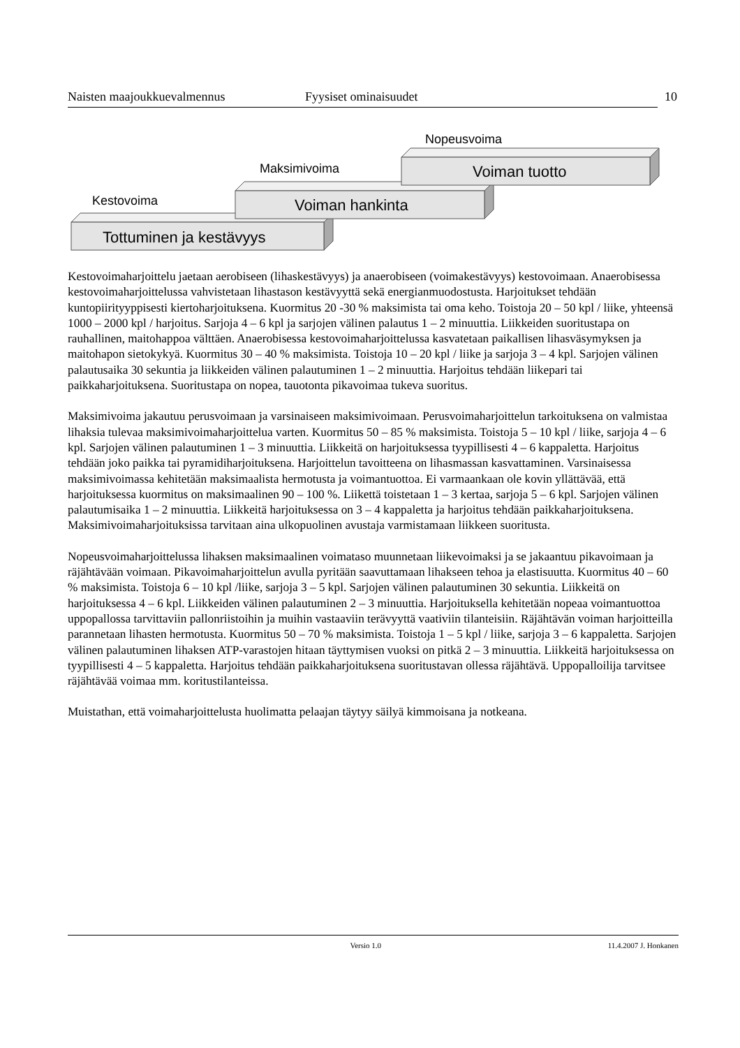Naisten maajoukkuevalmennus Fyysiset ominaisuudet 10
Kestovoima
Maksimivoima
Nopeusvoima
Tottuminen ja kestävyys
Voiman hankinta
Voiman tuotto
Kestovoimaharjoittelu jaetaan aerobiseen (lihaskestävyys) ja anaerobiseen (voimakestävyys) kestovoimaan. Anaerobisessa kestovoimaharjoittelussa vahvistetaan lihastason kestävyyttä sekä energianmuodostusta. Harjoitukset tehdään kuntopiirityyppisesti kiertoharjoituksena. Kuormitus 20 -30 % maksimista tai oma keho. Toistoja 20 – 50 kpl / liike, yhteensä 1000 – 2000 kpl / harjoitus. Sarjoja 4 – 6 kpl ja sarjojen välinen palautus 1 – 2 minuuttia. Liikkeiden suoritustapa on rauhallinen, maitohappoa välttäen. Anaerobisessa kestovoimaharjoittelussa kasvatetaan paikallisen lihasväsymyksen ja maitohapon sietokykyä. Kuormitus 30 – 40 % maksimista. Toistoja 10 – 20 kpl / liike ja sarjoja 3 – 4 kpl. Sarjojen välinen palautusaika 30 sekuntia ja liikkeiden välinen palautuminen 1 – 2 minuuttia. Harjoitus tehdään liikepari tai paikkaharjoituksena. Suoritustapa on nopea, tauotonta pikavoimaa tukeva suoritus.
Maksimivoima jakautuu perusvoimaan ja varsinaiseen maksimivoimaan. Perusvoimaharjoittelun tarkoituksena on valmistaa lihaksia tulevaa maksimivoimaharjoittelua varten. Kuormitus 50 – 85 % maksimista. Toistoja 5 – 10 kpl / liike, sarjoja 4 – 6 kpl. Sarjojen välinen palautuminen 1 – 3 minuuttia. Liikkeitä on harjoituksessa tyypillisesti 4 – 6 kappaletta. Harjoitus tehdään joko paikka tai pyramidiharjoituksena. Harjoittelun tavoitteena on lihasmassan kasvattaminen. Varsinaisessa maksimivoimassa kehitetään maksimaalista hermotusta ja voimantuottoa. Ei varmaankaan ole kovin yllättävää, että harjoituksessa kuormitus on maksimaalinen 90 – 100 %. Liikettä toistetaan 1 – 3 kertaa, sarjoja 5 – 6 kpl. Sarjojen välinen palautumisaika 1 – 2 minuuttia. Liikkeitä harjoituksessa on 3 – 4 kappaletta ja harjoitus tehdään paikkaharjoituksena. Maksimivoimaharjoituksissa tarvitaan aina ulkopuolinen avustaja varmistamaan liikkeen suoritusta.
Nopeusvoimaharjoittelussa lihaksen maksimaalinen voimataso muunnetaan liikevoimaksi ja se jakaantuu pikavoimaan ja räjähtävään voimaan. Pikavoimaharjoittelun avulla pyritään saavuttamaan lihakseen tehoa ja elastisuutta. Kuormitus 40 – 60 % maksimista. Toistoja 6 – 10 kpl /liike, sarjoja 3 – 5 kpl. Sarjojen välinen palautuminen 30 sekuntia. Liikkeitä on harjoituksessa 4 – 6 kpl. Liikkeiden välinen palautuminen 2 – 3 minuuttia. Harjoituksella kehitetään nopeaa voimantuottoa uppopallossa tarvittaviin pallonriistoihin ja muihin vastaaviin terävyyttä vaativiin tilanteisiin. Räjähtävän voiman harjoitteilla parannetaan lihasten hermotusta. Kuormitus 50 – 70 % maksimista. Toistoja 1 – 5 kpl / liike, sarjoja 3 – 6 kappaletta. Sarjojen välinen palautuminen lihaksen ATP-varastojen hitaan täyttymisen vuoksi on pitkä 2 – 3 minuuttia. Liikkeitä harjoituksessa on tyypillisesti 4 – 5 kappaletta. Harjoitus tehdään paikkaharjoituksena suoritustavan ollessa räjähtävä. Uppopalloilija tarvitsee räjähtävää voimaa mm. koritustilanteissa.
Muistathan, että voimaharjoittelusta huolimatta pelaajan täytyy säilyä kimmoisana ja notkeana.
Versio 1.0 11.4.2007 J. Honkanen